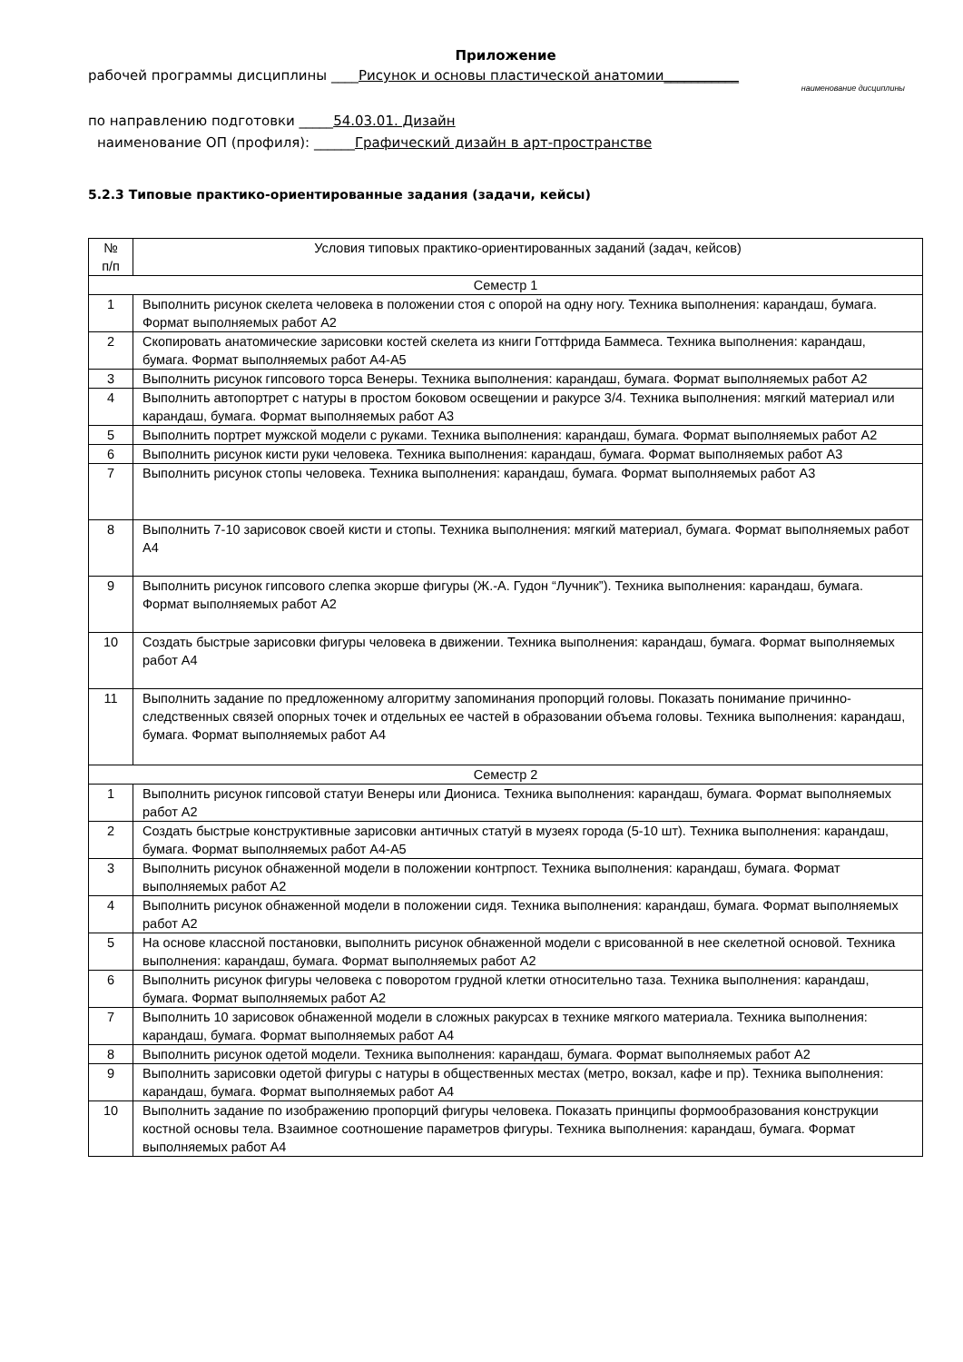Приложение
рабочей программы дисциплины ____Рисунок и основы пластической анатомии___________
наименование дисциплины
по направлению подготовки _____54.03.01. Дизайн
наименование ОП (профиля): ______Графический дизайн в арт-пространстве
5.2.3 Типовые практико-ориентированные задания (задачи, кейсы)
| № п/п | Условия типовых практико-ориентированных заданий (задач, кейсов) |
| --- | --- |
| Семестр 1 | |
| 1 | Выполнить рисунок скелета человека в положении стоя с опорой на одну ногу. Техника выполнения: карандаш, бумага. Формат выполняемых работ А2 |
| 2 | Скопировать анатомические зарисовки костей скелета из книги Готтфрида Баммеса. Техника выполнения: карандаш, бумага. Формат выполняемых работ А4-А5 |
| 3 | Выполнить рисунок гипсового торса Венеры. Техника выполнения: карандаш, бумага. Формат выполняемых работ А2 |
| 4 | Выполнить автопортрет с натуры в простом боковом освещении и ракурсе 3/4. Техника выполнения: мягкий материал или карандаш, бумага. Формат выполняемых работ А3 |
| 5 | Выполнить портрет мужской модели с руками. Техника выполнения: карандаш, бумага. Формат выполняемых работ А2 |
| 6 | Выполнить рисунок кисти руки человека. Техника выполнения: карандаш, бумага. Формат выполняемых работ А3 |
| 7 | Выполнить рисунок стопы человека. Техника выполнения: карандаш, бумага. Формат выполняемых работ А3 |
| 8 | Выполнить 7-10 зарисовок своей кисти и стопы. Техника выполнения: мягкий материал, бумага. Формат выполняемых работ А4 |
| 9 | Выполнить рисунок гипсового слепка экорше фигуры (Ж.-А. Гудон “Лучник”). Техника выполнения: карандаш, бумага. Формат выполняемых работ А2 |
| 10 | Создать быстрые зарисовки фигуры человека в движении. Техника выполнения: карандаш, бумага. Формат выполняемых работ А4 |
| 11 | Выполнить задание по предложенному алгоритму запоминания пропорций головы. Показать понимание причинно-следственных связей опорных точек и отдельных ее частей в образовании объема головы. Техника выполнения: карандаш, бумага. Формат выполняемых работ А4 |
| Семестр 2 | |
| 1 | Выполнить рисунок гипсовой статуи Венеры или Диониса. Техника выполнения: карандаш, бумага. Формат выполняемых работ А2 |
| 2 | Создать быстрые конструктивные зарисовки античных статуй в музеях города (5-10 шт). Техника выполнения: карандаш, бумага. Формат выполняемых работ А4-А5 |
| 3 | Выполнить рисунок обнаженной модели в положении контрпост. Техника выполнения: карандаш, бумага. Формат выполняемых работ А2 |
| 4 | Выполнить рисунок обнаженной модели в положении сидя. Техника выполнения: карандаш, бумага. Формат выполняемых работ А2 |
| 5 | На основе классной постановки, выполнить рисунок обнаженной модели с врисованной в нее скелетной основой. Техника выполнения: карандаш, бумага. Формат выполняемых работ А2 |
| 6 | Выполнить рисунок фигуры человека с поворотом грудной клетки относительно таза. Техника выполнения: карандаш, бумага. Формат выполняемых работ А2 |
| 7 | Выполнить 10 зарисовок обнаженной модели в сложных ракурсах в технике мягкого материала. Техника выполнения: карандаш, бумага. Формат выполняемых работ А4 |
| 8 | Выполнить рисунок одетой модели. Техника выполнения: карандаш, бумага. Формат выполняемых работ А2 |
| 9 | Выполнить зарисовки одетой фигуры с натуры в общественных местах (метро, вокзал, кафе и пр). Техника выполнения: карандаш, бумага. Формат выполняемых работ А4 |
| 10 | Выполнить задание по изображению пропорций фигуры человека. Показать принципы формообразования конструкции костной основы тела. Взаимное соотношение параметров фигуры. Техника выполнения: карандаш, бумага. Формат выполняемых работ А4 |